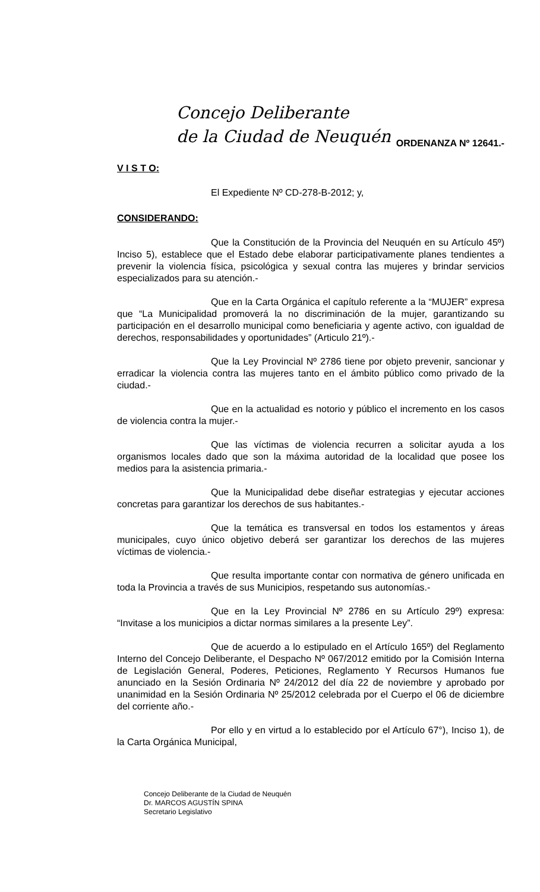Concejo Deliberante
de la Ciudad de Neuquén
ORDENANZA Nº 12641.-
V I S T O:
El Expediente Nº CD-278-B-2012; y,
CONSIDERANDO:
Que la Constitución de la Provincia del Neuquén en su Artículo 45º) Inciso 5), establece que el Estado debe elaborar participativamente planes tendientes a prevenir la violencia física, psicológica y sexual contra las mujeres y brindar servicios especializados para su atención.-
Que en la Carta Orgánica el capítulo referente a la “MUJER” expresa que “La Municipalidad promoverá la no discriminación de la mujer, garantizando su participación en el desarrollo municipal como beneficiaria y agente activo, con igualdad de derechos, responsabilidades y oportunidades” (Articulo 21º).-
Que la Ley Provincial Nº 2786 tiene por objeto prevenir, sancionar y erradicar la violencia contra las mujeres tanto en el ámbito público como privado de la ciudad.-
Que en la actualidad es notorio y público el incremento en los casos de violencia contra la mujer.-
Que las víctimas de violencia recurren a solicitar ayuda a los organismos locales dado que son la máxima autoridad de la localidad que posee los medios para la asistencia primaria.-
Que la Municipalidad debe diseñar estrategias y ejecutar acciones concretas para garantizar los derechos de sus habitantes.-
Que la temática es transversal en todos los estamentos y áreas municipales, cuyo único objetivo deberá ser garantizar los derechos de las mujeres víctimas de violencia.-
Que resulta importante contar con normativa de género unificada en toda la Provincia a través de sus Municipios, respetando sus autonomías.-
Que en la Ley Provincial Nº 2786 en su Artículo 29º) expresa: “Invitase a los municipios a dictar normas similares a la presente Ley”.
Que de acuerdo a lo estipulado en el Artículo 165º) del Reglamento Interno del Concejo Deliberante, el Despacho Nº 067/2012 emitido por la Comisión Interna de Legislación General, Poderes, Peticiones, Reglamento Y Recursos Humanos fue anunciado en la Sesión Ordinaria Nº 24/2012 del día 22 de noviembre y aprobado por unanimidad en la Sesión Ordinaria Nº 25/2012 celebrada por el Cuerpo el 06 de diciembre del corriente año.-
Por ello y en virtud a lo establecido por el Artículo 67°), Inciso 1), de la Carta Orgánica Municipal,
Concejo Deliberante de la Ciudad de Neuquén
Dr. MARCOS AGUSTÍN SPINA
Secretario Legislativo